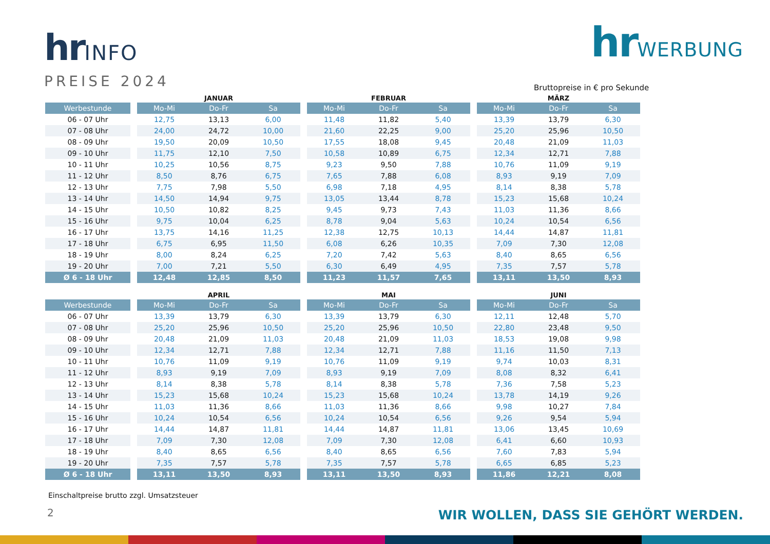hrINFO
PREISE 2024
hrWERBUNG
Bruttopreise in € pro Sekunde
| | | JANUAR | | | | FEBRUAR | | | | MÄRZ | | |
| --- | --- | --- | --- | --- | --- | --- | --- | --- | --- | --- | --- | --- |
| Werbestunde | | Mo-Mi | Do-Fr | Sa | | Mo-Mi | Do-Fr | Sa | | Mo-Mi | Do-Fr | Sa |
| 06 - 07 Uhr | | 12,75 | 13,13 | 6,00 | | 11,48 | 11,82 | 5,40 | | 13,39 | 13,79 | 6,30 |
| 07 - 08 Uhr | | 24,00 | 24,72 | 10,00 | | 21,60 | 22,25 | 9,00 | | 25,20 | 25,96 | 10,50 |
| 08 - 09 Uhr | | 19,50 | 20,09 | 10,50 | | 17,55 | 18,08 | 9,45 | | 20,48 | 21,09 | 11,03 |
| 09 - 10 Uhr | | 11,75 | 12,10 | 7,50 | | 10,58 | 10,89 | 6,75 | | 12,34 | 12,71 | 7,88 |
| 10 - 11 Uhr | | 10,25 | 10,56 | 8,75 | | 9,23 | 9,50 | 7,88 | | 10,76 | 11,09 | 9,19 |
| 11 - 12 Uhr | | 8,50 | 8,76 | 6,75 | | 7,65 | 7,88 | 6,08 | | 8,93 | 9,19 | 7,09 |
| 12 - 13 Uhr | | 7,75 | 7,98 | 5,50 | | 6,98 | 7,18 | 4,95 | | 8,14 | 8,38 | 5,78 |
| 13 - 14 Uhr | | 14,50 | 14,94 | 9,75 | | 13,05 | 13,44 | 8,78 | | 15,23 | 15,68 | 10,24 |
| 14 - 15 Uhr | | 10,50 | 10,82 | 8,25 | | 9,45 | 9,73 | 7,43 | | 11,03 | 11,36 | 8,66 |
| 15 - 16 Uhr | | 9,75 | 10,04 | 6,25 | | 8,78 | 9,04 | 5,63 | | 10,24 | 10,54 | 6,56 |
| 16 - 17 Uhr | | 13,75 | 14,16 | 11,25 | | 12,38 | 12,75 | 10,13 | | 14,44 | 14,87 | 11,81 |
| 17 - 18 Uhr | | 6,75 | 6,95 | 11,50 | | 6,08 | 6,26 | 10,35 | | 7,09 | 7,30 | 12,08 |
| 18 - 19 Uhr | | 8,00 | 8,24 | 6,25 | | 7,20 | 7,42 | 5,63 | | 8,40 | 8,65 | 6,56 |
| 19 - 20 Uhr | | 7,00 | 7,21 | 5,50 | | 6,30 | 6,49 | 4,95 | | 7,35 | 7,57 | 5,78 |
| Ø 6 - 18 Uhr | | 12,48 | 12,85 | 8,50 | | 11,23 | 11,57 | 7,65 | | 13,11 | 13,50 | 8,93 |
| | | APRIL | | | | MAI | | | | JUNI | | |
| --- | --- | --- | --- | --- | --- | --- | --- | --- | --- | --- | --- | --- |
| Werbestunde | | Mo-Mi | Do-Fr | Sa | | Mo-Mi | Do-Fr | Sa | | Mo-Mi | Do-Fr | Sa |
| 06 - 07 Uhr | | 13,39 | 13,79 | 6,30 | | 13,39 | 13,79 | 6,30 | | 12,11 | 12,48 | 5,70 |
| 07 - 08 Uhr | | 25,20 | 25,96 | 10,50 | | 25,20 | 25,96 | 10,50 | | 22,80 | 23,48 | 9,50 |
| 08 - 09 Uhr | | 20,48 | 21,09 | 11,03 | | 20,48 | 21,09 | 11,03 | | 18,53 | 19,08 | 9,98 |
| 09 - 10 Uhr | | 12,34 | 12,71 | 7,88 | | 12,34 | 12,71 | 7,88 | | 11,16 | 11,50 | 7,13 |
| 10 - 11 Uhr | | 10,76 | 11,09 | 9,19 | | 10,76 | 11,09 | 9,19 | | 9,74 | 10,03 | 8,31 |
| 11 - 12 Uhr | | 8,93 | 9,19 | 7,09 | | 8,93 | 9,19 | 7,09 | | 8,08 | 8,32 | 6,41 |
| 12 - 13 Uhr | | 8,14 | 8,38 | 5,78 | | 8,14 | 8,38 | 5,78 | | 7,36 | 7,58 | 5,23 |
| 13 - 14 Uhr | | 15,23 | 15,68 | 10,24 | | 15,23 | 15,68 | 10,24 | | 13,78 | 14,19 | 9,26 |
| 14 - 15 Uhr | | 11,03 | 11,36 | 8,66 | | 11,03 | 11,36 | 8,66 | | 9,98 | 10,27 | 7,84 |
| 15 - 16 Uhr | | 10,24 | 10,54 | 6,56 | | 10,24 | 10,54 | 6,56 | | 9,26 | 9,54 | 5,94 |
| 16 - 17 Uhr | | 14,44 | 14,87 | 11,81 | | 14,44 | 14,87 | 11,81 | | 13,06 | 13,45 | 10,69 |
| 17 - 18 Uhr | | 7,09 | 7,30 | 12,08 | | 7,09 | 7,30 | 12,08 | | 6,41 | 6,60 | 10,93 |
| 18 - 19 Uhr | | 8,40 | 8,65 | 6,56 | | 8,40 | 8,65 | 6,56 | | 7,60 | 7,83 | 5,94 |
| 19 - 20 Uhr | | 7,35 | 7,57 | 5,78 | | 7,35 | 7,57 | 5,78 | | 6,65 | 6,85 | 5,23 |
| Ø 6 - 18 Uhr | | 13,11 | 13,50 | 8,93 | | 13,11 | 13,50 | 8,93 | | 11,86 | 12,21 | 8,08 |
Einschaltpreise brutto zzgl. Umsatzsteuer
2
WIR WOLLEN, DASS SIE GEHÖRT WERDEN.